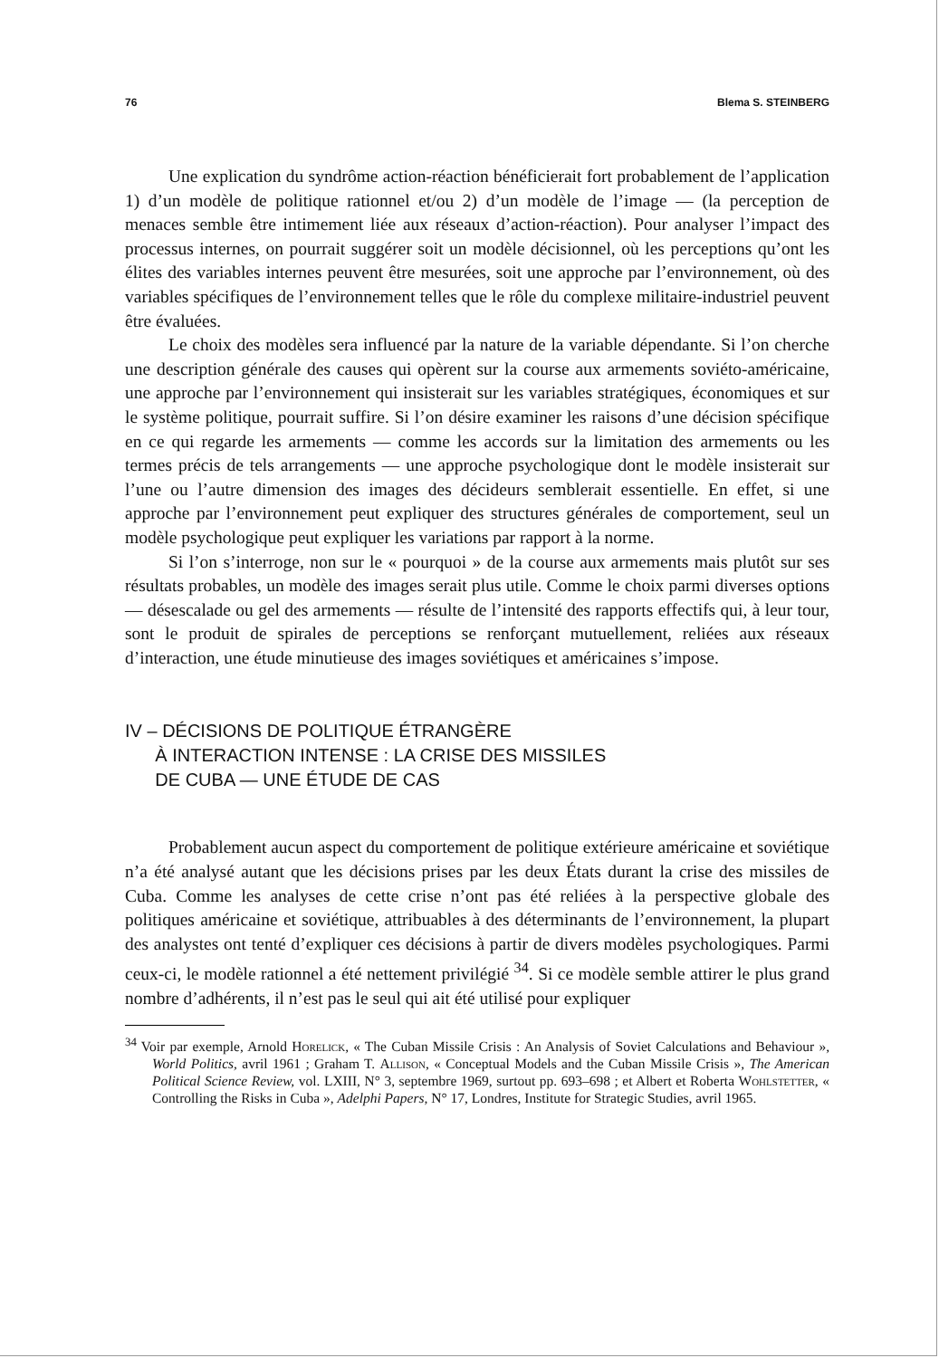76 Blema S. STEINBERG
Une explication du syndrôme action-réaction bénéficierait fort probablement de l’application 1) d’un modèle de politique rationnel et/ou 2) d’un modèle de l’image — (la perception de menaces semble être intimement liée aux réseaux d’action-réaction). Pour analyser l’impact des processus internes, on pourrait suggérer soit un modèle décisionnel, où les perceptions qu’ont les élites des variables internes peuvent être mesurées, soit une approche par l’environnement, où des variables spécifiques de l’environnement telles que le rôle du complexe militaire-industriel peuvent être évaluées.
Le choix des modèles sera influencé par la nature de la variable dépendante. Si l’on cherche une description générale des causes qui opèrent sur la course aux armements soviéto-américaine, une approche par l’environnement qui insisterait sur les variables stratégiques, économiques et sur le système politique, pourrait suffire. Si l’on désire examiner les raisons d’une décision spécifique en ce qui regarde les armements — comme les accords sur la limitation des armements ou les termes précis de tels arrangements — une approche psychologique dont le modèle insisterait sur l’une ou l’autre dimension des images des décideurs semblerait essentielle. En effet, si une approche par l’environnement peut expliquer des structures générales de comportement, seul un modèle psychologique peut expliquer les variations par rapport à la norme.
Si l’on s’interroge, non sur le « pourquoi » de la course aux armements mais plutôt sur ses résultats probables, un modèle des images serait plus utile. Comme le choix parmi diverses options — désescalade ou gel des armements — résulte de l’intensité des rapports effectifs qui, à leur tour, sont le produit de spirales de perceptions se renforçant mutuellement, reliées aux réseaux d’interaction, une étude minutieuse des images soviétiques et américaines s’impose.
IV – DÉCISIONS DE POLITIQUE ÉTRANGÈRE
À INTERACTION INTENSE : LA CRISE DES MISSILES
DE CUBA — UNE ÉTUDE DE CAS
Probablement aucun aspect du comportement de politique extérieure américaine et soviétique n’a été analysé autant que les décisions prises par les deux États durant la crise des missiles de Cuba. Comme les analyses de cette crise n’ont pas été reliées à la perspective globale des politiques américaine et soviétique, attribuables à des déterminants de l’environnement, la plupart des analystes ont tenté d’expliquer ces décisions à partir de divers modèles psychologiques. Parmi ceux-ci, le modèle rationnel a été nettement privilégié <sup>34</sup>. Si ce modèle semble attirer le plus grand nombre d’adhérents, il n’est pas le seul qui ait été utilisé pour expliquer
<sup>34</sup> Voir par exemple, Arnold Horelick, « The Cuban Missile Crisis : An Analysis of Soviet Calculations and Behaviour », World Politics, avril 1961 ; Graham T. Allison, « Conceptual Models and the Cuban Missile Crisis », The American Political Science Review, vol. LXIII, N° 3, septembre 1969, surtout pp. 693–698 ; et Albert et Roberta Wohlstetter, « Controlling the Risks in Cuba », Adelphi Papers, N° 17, Londres, Institute for Strategic Studies, avril 1965.